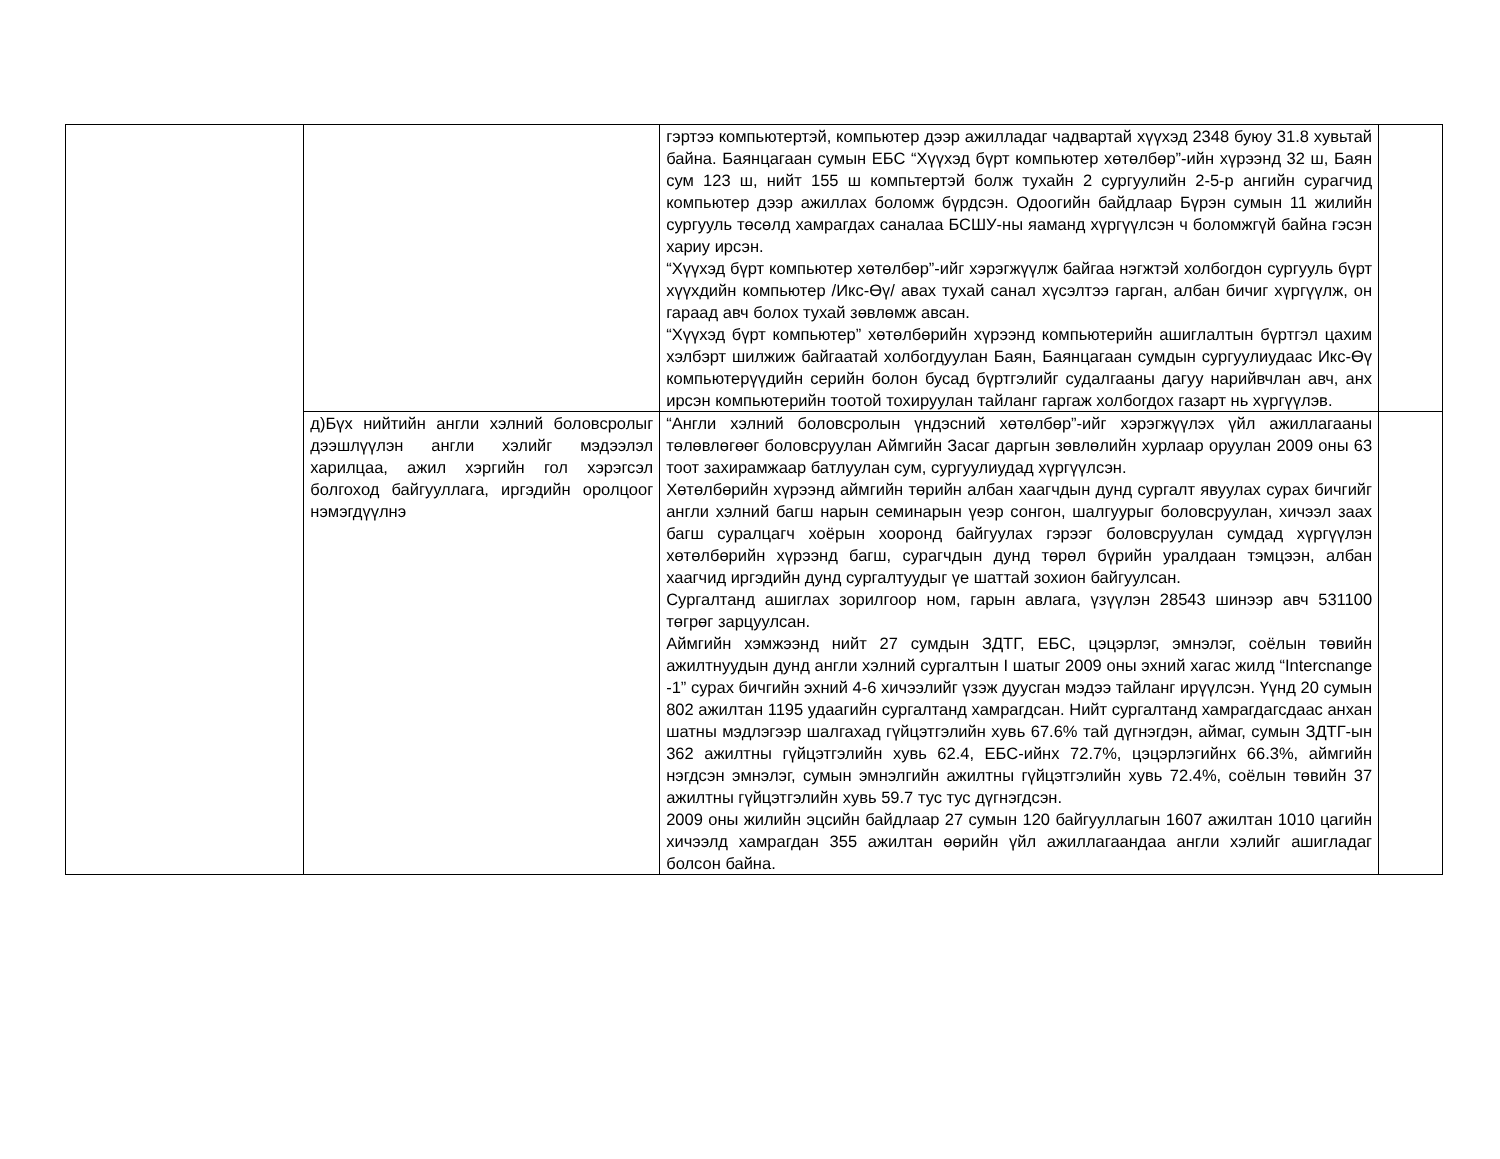| | | гэртээ компьютертэй, компьютер дээр ажилладаг чадвартай хүүхэд 2348 буюу 31.8 хувьтай байна. Баянцагаан сумын ЕБС “Хүүхэд бүрт компьютер хөтөлбөр”-ийн хүрээнд 32 ш, Баян сум 123 ш, нийт 155 ш компьтертэй болж тухайн 2 сургуулийн 2-5-р ангийн сурагчид компьютер дээр ажиллах боломж бүрдсэн. Одоогийн байдлаар Бүрэн сумын 11 жилийн сургууль төсөлд хамрагдах саналаа БСШУ-ны яаманд хүргүүлсэн ч боломжгүй байна гэсэн хариу ирсэн. “Хүүхэд бүрт компьютер хөтөлбөр”-ийг хэрэгжүүлж байгаа нэгжтэй холбогдон сургууль бүрт хүүхдийн компьютер /Икс-Өү/ авах тухай санал хүсэлтээ гарган, албан бичиг хүргүүлж, он гараад авч болох тухай зөвлөмж авсан. “Хүүхэд бүрт компьютер” хөтөлбөрийн хүрээнд компьютерийн ашиглалтын бүртгэл цахим хэлбэрт шилжиж байгаатай холбогдуулан Баян, Баянцагаан сумдын сургуулиудаас Икс-Өү компьютерүүдийн серийн болон бусад бүртгэлийг судалгааны дагуу нарийвчлан авч, анх ирсэн компьютерийн тоотой тохируулан тайланг гаргаж холбогдох газарт нь хүргүүлэв. | |
| | д)Бүх нийтийн англи хэлний боловсролыг дээшлүүлэн англи хэлийг мэдээлэл харилцаа, ажил хэргийн гол хэрэгсэл болгоход байгууллага, иргэдийн оролцоог нэмэгдүүлнэ | “Англи хэлний боловсролын үндэсний хөтөлбөр”-ийг хэрэгжүүлэх үйл ажиллагааны төлөвлөгөөг боловсруулан Аймгийн Засаг даргын зөвлөлийн хурлаар оруулан 2009 оны 63 тоот захирамжаар батлуулан сум, сургуулиудад хүргүүлсэн. Хөтөлбөрийн хүрээнд аймгийн төрийн албан хаагчдын дунд сургалт явуулах сурах бичгийг англи хэлний багш нарын семинарын үеэр сонгон, шалгуурыг боловсруулан, хичээл заах багш суралцагч хоёрын хооронд байгуулах гэрээг боловсруулан сумдад хүргүүлэн хөтөлбөрийн хүрээнд багш, сурагчдын дунд төрөл бүрийн уралдаан тэмцээн, албан хаагчид иргэдийн дунд сургалтуудыг үе шаттай зохион байгуулсан. Сургалтанд ашиглах зорилгоор ном, гарын авлага, үзүүлэн 28543 шинээр авч 531100 төгрөг зарцуулсан. Аймгийн хэмжээнд нийт 27 сумдын ЗДТГ, ЕБС, цэцэрлэг, эмнэлэг, соёлын төвийн ажилтнуудын дунд англи хэлний сургалтын I шатыг 2009 оны эхний хагас жилд “Intercnange -1” сурах бичгийн эхний 4-6 хичээлийг үзэж дуусган мэдээ тайланг ирүүлсэн. Үүнд 20 сумын 802 ажилтан 1195 удаагийн сургалтанд хамрагдсан. Нийт сургалтанд хамрагдагсдаас анхан шатны мэдлэгээр шалгахад гүйцэтгэлийн хувь 67.6% тай дүгнэгдэн, аймаг, сумын ЗДТГ-ын 362 ажилтны гүйцэтгэлийн хувь 62.4, ЕБС-ийнх 72.7%, цэцэрлэгийнх 66.3%, аймгийн нэгдсэн эмнэлэг, сумын эмнэлгийн ажилтны гүйцэтгэлийн хувь 72.4%, соёлын төвийн 37 ажилтны гүйцэтгэлийн хувь 59.7 тус тус дүгнэгдсэн. 2009 оны жилийн эцсийн байдлаар 27 сумын 120 байгууллагын 1607 ажилтан 1010 цагийн хичээлд хамрагдан 355 ажилтан өөрийн үйл ажиллагаандаа англи хэлийг ашигладаг болсон байна. | |